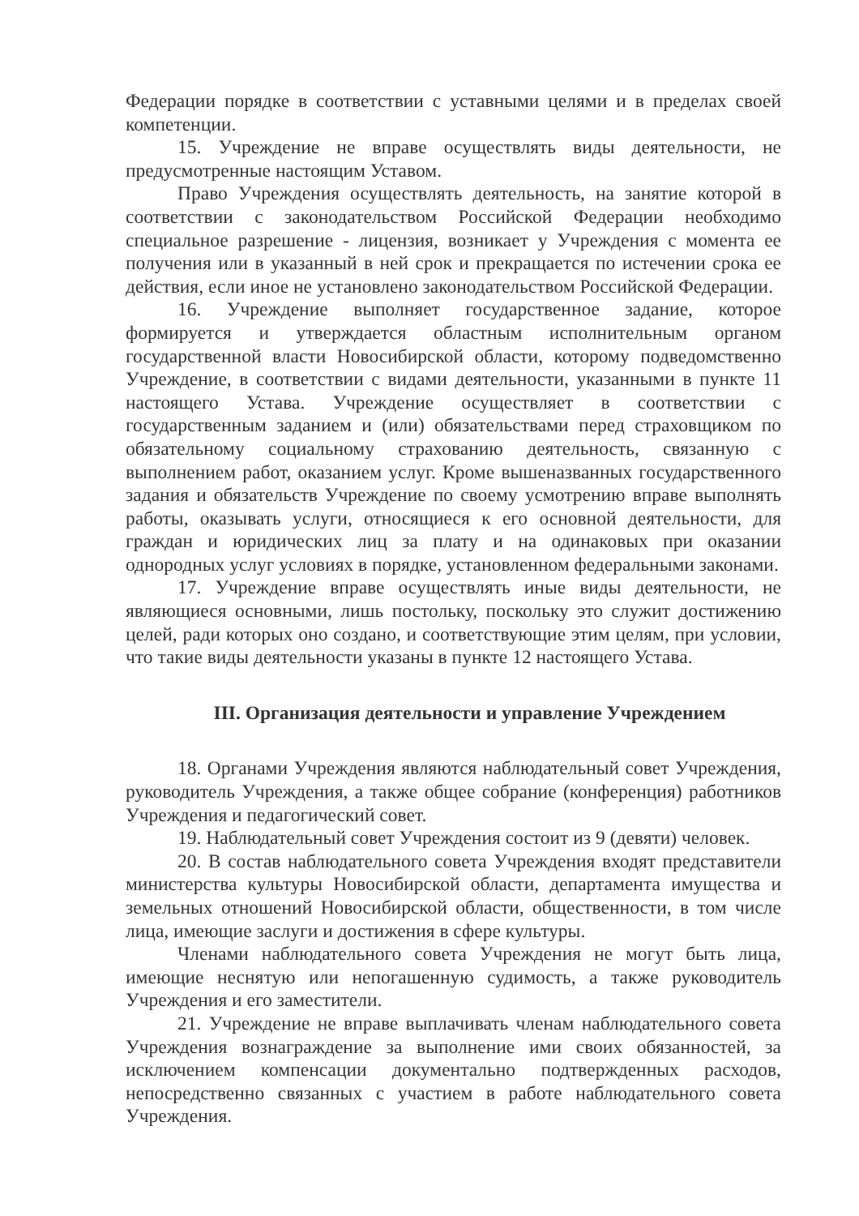Федерации порядке в соответствии с уставными целями и в пределах своей компетенции.
15. Учреждение не вправе осуществлять виды деятельности, не предусмотренные настоящим Уставом.
Право Учреждения осуществлять деятельность, на занятие которой в соответствии с законодательством Российской Федерации необходимо специальное разрешение - лицензия, возникает у Учреждения с момента ее получения или в указанный в ней срок и прекращается по истечении срока ее действия, если иное не установлено законодательством Российской Федерации.
16. Учреждение выполняет государственное задание, которое формируется и утверждается областным исполнительным органом государственной власти Новосибирской области, которому подведомственно Учреждение, в соответствии с видами деятельности, указанными в пункте 11 настоящего Устава. Учреждение осуществляет в соответствии с государственным заданием и (или) обязательствами перед страховщиком по обязательному социальному страхованию деятельность, связанную с выполнением работ, оказанием услуг. Кроме вышеназванных государственного задания и обязательств Учреждение по своему усмотрению вправе выполнять работы, оказывать услуги, относящиеся к его основной деятельности, для граждан и юридических лиц за плату и на одинаковых при оказании однородных услуг условиях в порядке, установленном федеральными законами.
17. Учреждение вправе осуществлять иные виды деятельности, не являющиеся основными, лишь постольку, поскольку это служит достижению целей, ради которых оно создано, и соответствующие этим целям, при условии, что такие виды деятельности указаны в пункте 12 настоящего Устава.
III. Организация деятельности и управление Учреждением
18. Органами Учреждения являются наблюдательный совет Учреждения, руководитель Учреждения, а также общее собрание (конференция) работников Учреждения и педагогический совет.
19. Наблюдательный совет Учреждения состоит из 9 (девяти) человек.
20. В состав наблюдательного совета Учреждения входят представители министерства культуры Новосибирской области, департамента имущества и земельных отношений Новосибирской области, общественности, в том числе лица, имеющие заслуги и достижения в сфере культуры.
Членами наблюдательного совета Учреждения не могут быть лица, имеющие неснятую или непогашенную судимость, а также руководитель Учреждения и его заместители.
21. Учреждение не вправе выплачивать членам наблюдательного совета Учреждения вознаграждение за выполнение ими своих обязанностей, за исключением компенсации документально подтвержденных расходов, непосредственно связанных с участием в работе наблюдательного совета Учреждения.